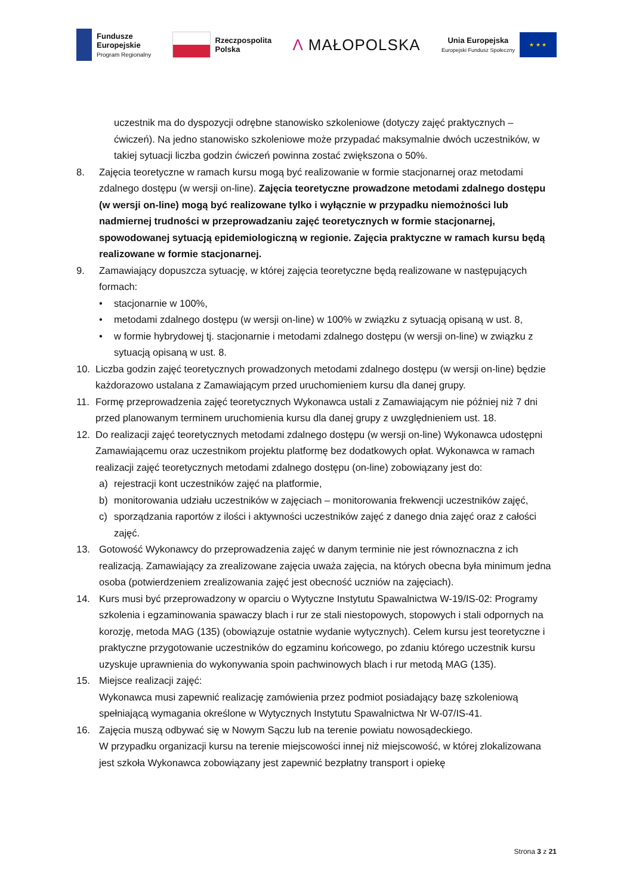Fundusze
Europejskie
Program Regionalny
Rzeczpospolita
Polska
Λ MAŁOPOLSKA
Unia Europejska
Europejski Fundusz Społeczny
★ ★ ★
uczestnik ma do dyspozycji odrębne stanowisko szkoleniowe (dotyczy zajęć praktycznych – ćwiczeń). Na jedno stanowisko szkoleniowe może przypadać maksymalnie dwóch uczestników, w takiej sytuacji liczba godzin ćwiczeń powinna zostać zwiększona o 50%.
8. Zajęcia teoretyczne w ramach kursu mogą być realizowanie w formie stacjonarnej oraz metodami zdalnego dostępu (w wersji on-line). Zajęcia teoretyczne prowadzone metodami zdalnego dostępu (w wersji on-line) mogą być realizowane tylko i wyłącznie w przypadku niemożności lub nadmiernej trudności w przeprowadzaniu zajęć teoretycznych w formie stacjonarnej, spowodowanej sytuacją epidemiologiczną w regionie. Zajęcia praktyczne w ramach kursu będą realizowane w formie stacjonarnej.
9. Zamawiający dopuszcza sytuację, w której zajęcia teoretyczne będą realizowane w następujących formach:
• stacjonarnie w 100%,
• metodami zdalnego dostępu (w wersji on-line) w 100% w związku z sytuacją opisaną w ust. 8,
• w formie hybrydowej tj. stacjonarnie i metodami zdalnego dostępu (w wersji on-line) w związku z sytuacją opisaną w ust. 8.
10. Liczba godzin zajęć teoretycznych prowadzonych metodami zdalnego dostępu (w wersji on-line) będzie każdorazowo ustalana z Zamawiającym przed uruchomieniem kursu dla danej grupy.
11. Formę przeprowadzenia zajęć teoretycznych Wykonawca ustali z Zamawiającym nie później niż 7 dni przed planowanym terminem uruchomienia kursu dla danej grupy z uwzględnieniem ust. 18.
12. Do realizacji zajęć teoretycznych metodami zdalnego dostępu (w wersji on-line) Wykonawca udostępni Zamawiającemu oraz uczestnikom projektu platformę bez dodatkowych opłat. Wykonawca w ramach realizacji zajęć teoretycznych metodami zdalnego dostępu (on-line) zobowiązany jest do:
a) rejestracji kont uczestników zajęć na platformie,
b) monitorowania udziału uczestników w zajęciach – monitorowania frekwencji uczestników zajęć,
c) sporządzania raportów z ilości i aktywności uczestników zajęć z danego dnia zajęć oraz z całości zajęć.
13. Gotowość Wykonawcy do przeprowadzenia zajęć w danym terminie nie jest równoznaczna z ich realizacją. Zamawiający za zrealizowane zajęcia uważa zajęcia, na których obecna była minimum jedna osoba (potwierdzeniem zrealizowania zajęć jest obecność uczniów na zajęciach).
14. Kurs musi być przeprowadzony w oparciu o Wytyczne Instytutu Spawalnictwa W-19/IS-02: Programy szkolenia i egzaminowania spawaczy blach i rur ze stali niestopowych, stopowych i stali odpornych na korozję, metoda MAG (135) (obowiązuje ostatnie wydanie wytycznych). Celem kursu jest teoretyczne i praktyczne przygotowanie uczestników do egzaminu końcowego, po zdaniu którego uczestnik kursu uzyskuje uprawnienia do wykonywania spoin pachwinowych blach i rur metodą MAG (135).
15. Miejsce realizacji zajęć:
Wykonawca musi zapewnić realizację zamówienia przez podmiot posiadający bazę szkoleniową spełniającą wymagania określone w Wytycznych Instytutu Spawalnictwa Nr W-07/IS-41.
16. Zajęcia muszą odbywać się w Nowym Sączu lub na terenie powiatu nowosądeckiego.
W przypadku organizacji kursu na terenie miejscowości innej niż miejscowość, w której zlokalizowana jest szkoła Wykonawca zobowiązany jest zapewnić bezpłatny transport i opiekę
Strona 3 z 21